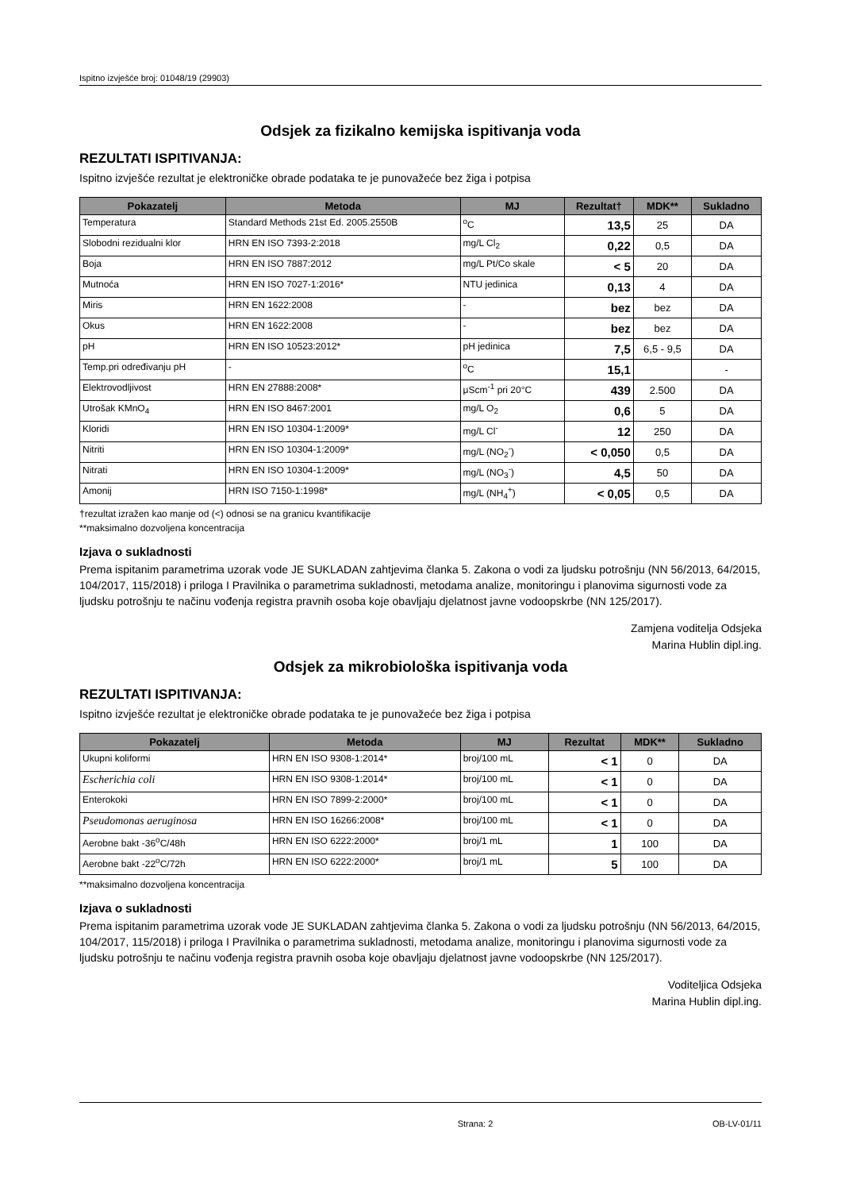Ispitno izvješće broj: 01048/19 (29903)
Odsjek za fizikalno kemijska ispitivanja voda
REZULTATI ISPITIVANJA:
Ispitno izvješće rezultat je elektroničke obrade podataka te je punovažeće bez žiga i potpisa
| Pokazatelj | Metoda | MJ | Rezultat† | MDK** | Sukladno |
| --- | --- | --- | --- | --- | --- |
| Temperatura | Standard Methods 21st Ed. 2005.2550B | <sup>o</sup> C | 13,5 | 25 | DA |
| Slobodni rezidualni klor | HRN EN ISO 7393-2:2018 | mg/L Cl<sub>2</sub> | 0,22 | 0,5 | DA |
| Boja | HRN EN ISO 7887:2012 | mg/L Pt/Co skale | < 5 | 20 | DA |
| Mutnoća | HRN EN ISO 7027-1:2016* | NTU jedinica | 0,13 | 4 | DA |
| Miris | HRN EN 1622:2008 | - | bez | bez | DA |
| Okus | HRN EN 1622:2008 | - | bez | bez | DA |
| pH | HRN EN ISO 10523:2012* | pH jedinica | 7,5 | 6,5 - 9,5 | DA |
| Temp.pri određivanju pH | - | <sup>o</sup> C | 15,1 | | - |
| Elektrovodljivost | HRN EN 27888:2008* | μScm<sup>-1</sup> pri 20°C | 439 | 2.500 | DA |
| Utrošak KMnO<sub>4</sub> | HRN EN ISO 8467:2001 | mg/L O<sub>2</sub> | 0,6 | 5 | DA |
| Kloridi | HRN EN ISO 10304-1:2009* | mg/L Cl<sup>-</sup> | 12 | 250 | DA |
| Nitriti | HRN EN ISO 10304-1:2009* | mg/L (NO<sub>2</sub><sup>-</sup>) | < 0,050 | 0,5 | DA |
| Nitrati | HRN EN ISO 10304-1:2009* | mg/L (NO<sub>3</sub><sup>-</sup>) | 4,5 | 50 | DA |
| Amonij | HRN ISO 7150-1:1998* | mg/L (NH<sub>4</sub><sup>+</sup>) | < 0,05 | 0,5 | DA |
†rezultat izražen kao manje od (<) odnosi se na granicu kvantifikacije
**maksimalno dozvoljena koncentracija
Izjava o sukladnosti
Prema ispitanim parametrima uzorak vode JE SUKLADAN zahtjevima članka 5. Zakona o vodi za ljudsku potrošnju (NN 56/2013, 64/2015, 104/2017, 115/2018) i priloga I Pravilnika o parametrima sukladnosti, metodama analize, monitoringu i planovima sigurnosti vode za ljudsku potrošnju te načinu vođenja registra pravnih osoba koje obavljaju djelatnost javne vodoopskrbe (NN 125/2017).
Zamjena voditelja Odsjeka
Marina Hublin dipl.ing.
Odsjek za mikrobiološka ispitivanja voda
REZULTATI ISPITIVANJA:
Ispitno izvješće rezultat je elektroničke obrade podataka te je punovažeće bez žiga i potpisa
| Pokazatelj | Metoda | MJ | Rezultat | MDK** | Sukladno |
| --- | --- | --- | --- | --- | --- |
| Ukupni koliformi | HRN EN ISO 9308-1:2014* | broj/100 mL | < 1 | 0 | DA |
| Escherichia coli | HRN EN ISO 9308-1:2014* | broj/100 mL | < 1 | 0 | DA |
| Enterokoki | HRN EN ISO 7899-2:2000* | broj/100 mL | < 1 | 0 | DA |
| Pseudomonas aeruginosa | HRN EN ISO 16266:2008* | broj/100 mL | < 1 | 0 | DA |
| Aerobne bakt -36<sup>o</sup>C/48h | HRN EN ISO 6222:2000* | broj/1 mL | 1 | 100 | DA |
| Aerobne bakt -22<sup>o</sup>C/72h | HRN EN ISO 6222:2000* | broj/1 mL | 5 | 100 | DA |
**maksimalno dozvoljena koncentracija
Izjava o sukladnosti
Prema ispitanim parametrima uzorak vode JE SUKLADAN zahtjevima članka 5. Zakona o vodi za ljudsku potrošnju (NN 56/2013, 64/2015, 104/2017, 115/2018) i priloga I Pravilnika o parametrima sukladnosti, metodama analize, monitoringu i planovima sigurnosti vode za ljudsku potrošnju te načinu vođenja registra pravnih osoba koje obavljaju djelatnost javne vodoopskrbe (NN 125/2017).
Voditeljica Odsjeka
Marina Hublin dipl.ing.
Strana: 2 OB-LV-01/11